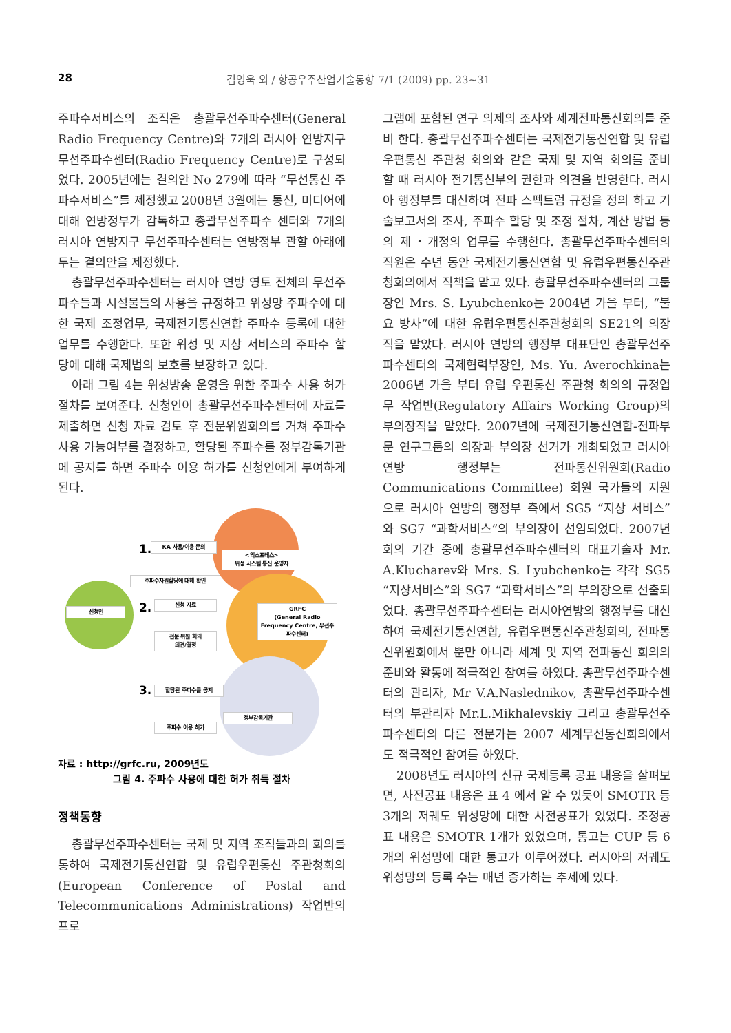28 김영욱 외 / 항공우주산업기술동향 7/1 (2009) pp. 23~31
주파수서비스의 조직은 총괄무선주파수센터(General Radio Frequency Centre)와 7개의 러시아 연방지구 무선주파수센터(Radio Frequency Centre)로 구성되었다. 2005년에는 결의안 No 279에 따라 “무선통신 주파수서비스”를 제정했고 2008년 3월에는 통신, 미디어에 대해 연방정부가 감독하고 총괄무선주파수 센터와 7개의 러시아 연방지구 무선주파수센터는 연방정부 관할 아래에 두는 결의안을 제정했다.
총괄무선주파수센터는 러시아 연방 영토 전체의 무선주파수들과 시설물들의 사용을 규정하고 위성망 주파수에 대한 국제 조정업무, 국제전기통신연합 주파수 등록에 대한 업무를 수행한다. 또한 위성 및 지상 서비스의 주파수 할당에 대해 국제법의 보호를 보장하고 있다.
아래 그림 4는 위성방송 운영을 위한 주파수 사용 허가 절차를 보여준다. 신청인이 총괄무선주파수센터에 자료를 제출하면 신청 자료 검토 후 전문위원회의를 거쳐 주파수 사용 가능여부를 결정하고, 할당된 주파수를 정부감독기관에 공지를 하면 주파수 이용 허가를 신청인에게 부여하게 된다.
신청인
1. KA 사용/이용 문의
<익스프레스>
위성 시스템 통신 운영자
주파수자원할당에 대해 확인
2. 신청 자료
GRFC
(General Radio Frequency Centre, 무선주파수센터)
전문 위원 회의
의견/결정
3. 할당된 주파수를 공지
정부감독기관
주파수 이용 허가
자료 : http://grfc.ru, 2009년도
그림 4. 주파수 사용에 대한 허가 취득 절차
정책동향
총괄무선주파수센터는 국제 및 지역 조직들과의 회의를 통하여 국제전기통신연합 및 유럽우편통신 주관청회의(European Conference of Postal and Telecommunications Administrations) 작업반의 프로
그램에 포함된 연구 의제의 조사와 세계전파통신회의를 준비 한다. 총괄무선주파수센터는 국제전기통신연합 및 유럽 우편통신 주관청 회의와 같은 국제 및 지역 회의를 준비 할 때 러시아 전기통신부의 권한과 의견을 반영한다. 러시아 행정부를 대신하여 전파 스펙트럼 규정을 정의 하고 기술보고서의 조사, 주파수 할당 및 조정 절차, 계산 방법 등의 제・개정의 업무를 수행한다. 총괄무선주파수센터의 직원은 수년 동안 국제전기통신연합 및 유럽우편통신주관청회의에서 직책을 맡고 있다. 총괄무선주파수센터의 그룹장인 Mrs. S. Lyubchenko는 2004년 가을 부터, “불요 방사”에 대한 유럽우편통신주관청회의 SE21의 의장직을 맡았다. 러시아 연방의 행정부 대표단인 총괄무선주파수센터의 국제협력부장인, Ms. Yu. Averochkina는 2006년 가을 부터 유럽 우편통신 주관청 회의의 규정업무 작업반(Regulatory Affairs Working Group)의 부의장직을 맡았다. 2007년에 국제전기통신연합-전파부문 연구그룹의 의장과 부의장 선거가 개최되었고 러시아 연방 행정부는 전파통신위원회(Radio Communications Committee) 회원 국가들의 지원으로 러시아 연방의 행정부 측에서 SG5 “지상 서비스” 와 SG7 “과학서비스”의 부의장이 선임되었다. 2007년 회의 기간 중에 총괄무선주파수센터의 대표기술자 Mr. A.Klucharev와 Mrs. S. Lyubchenko는 각각 SG5 “지상서비스”와 SG7 “과학서비스”의 부의장으로 선출되었다. 총괄무선주파수센터는 러시아연방의 행정부를 대신하여 국제전기통신연합, 유럽우편통신주관청회의, 전파통신위원회에서 뿐만 아니라 세계 및 지역 전파통신 회의의 준비와 활동에 적극적인 참여를 하였다. 총괄무선주파수센터의 관리자, Mr V.A.Naslednikov, 총괄무선주파수센터의 부관리자 Mr.L.Mikhalevskiy 그리고 총괄무선주파수센터의 다른 전문가는 2007 세계무선통신회의에서도 적극적인 참여를 하였다.
2008년도 러시아의 신규 국제등록 공표 내용을 살펴보면, 사전공표 내용은 표 4 에서 알 수 있듯이 SMOTR 등 3개의 저궤도 위성망에 대한 사전공표가 있었다. 조정공표 내용은 SMOTR 1개가 있었으며, 통고는 CUP 등 6개의 위성망에 대한 통고가 이루어졌다. 러시아의 저궤도 위성망의 등록 수는 매년 증가하는 추세에 있다.